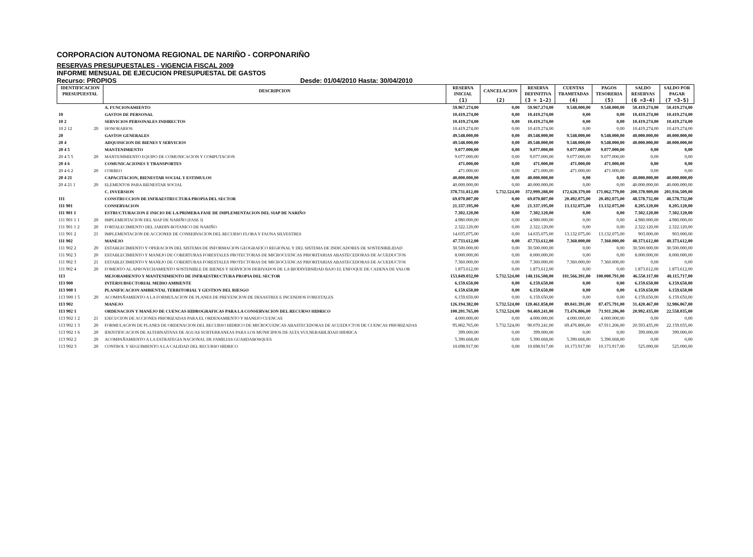CORPORACION AUTONOMA REGIONAL DE NARIÑO - CORPONARIÑO
RESERVAS PRESUPUESTALES - VIGENCIA FISCAL 2009
INFORME MENSUAL DE EJECUCION PRESUPUESTAL DE GASTOS
Recurso: PROPIOS Desde: 01/04/2010 Hasta: 30/04/2010
| IDENTIFICACION | | DESCRIPCION | RESERVA | CANCELACION | RESERVA | CUENTAS | PAGOS | SALDO | SALDO POR |
| --- | --- | --- | --- | --- | --- | --- | --- | --- | --- |
| PRESUPUESTAL | | | INICIAL | | DEFINITIVA | TRAMITADAS | TESORERIA | RESERVAS | PAGAR |
| | | | (1) | (2) | (3 = 1-2) | (4) | (5) | (6 =3-4) | (7 =3-5) |
| | | A. FUNCIONAMIENTO | 59.967.274,00 | 0,00 | 59.967.274,00 | 9.548.000,00 | 9.548.000,00 | 50.419.274,00 | 50.419.274,00 |
| 10 | | GASTOS DE PERSONAL | 10.419.274,00 | 0,00 | 10.419.274,00 | 0,00 | 0,00 | 10.419.274,00 | 10.419.274,00 |
| 10 2 | | SERVICIOS PERSONALES INDIRECTOS | 10.419.274,00 | 0,00 | 10.419.274,00 | 0,00 | 0,00 | 10.419.274,00 | 10.419.274,00 |
| 10 2 12 | 20 | HONORARIOS | 10.419.274,00 | 0,00 | 10.419.274,00 | 0,00 | 0,00 | 10.419.274,00 | 10.419.274,00 |
| 20 | | GASTOS GENERALES | 49.548.000,00 | 0,00 | 49.548.000,00 | 9.548.000,00 | 9.548.000,00 | 40.000.000,00 | 40.000.000,00 |
| 20 4 | | ADQUISICION DE BIENES Y SERVICIOS | 49.548.000,00 | 0,00 | 49.548.000,00 | 9.548.000,00 | 9.548.000,00 | 40.000.000,00 | 40.000.000,00 |
| 20 4 5 | | MANTENIMIENTO | 9.077.000,00 | 0,00 | 9.077.000,00 | 9.077.000,00 | 9.077.000,00 | 0,00 | 0,00 |
| 20 4 5 5 | 20 | MANTENIMIENTO EQUIPO DE COMUNICACION Y COMPUTACION | 9.077.000,00 | 0,00 | 9.077.000,00 | 9.077.000,00 | 9.077.000,00 | 0,00 | 0,00 |
| 20 4 6 | | COMUNICACIONES Y TRANSPORTES | 471.000,00 | 0,00 | 471.000,00 | 471.000,00 | 471.000,00 | 0,00 | 0,00 |
| 20 4 6 2 | 20 | CORREO | 471.000,00 | 0,00 | 471.000,00 | 471.000,00 | 471.000,00 | 0,00 | 0,00 |
| 20 4 21 | | CAPACITACION, BIENESTAR SOCIAL Y ESTIMULOS | 40.000.000,00 | 0,00 | 40.000.000,00 | 0,00 | 0,00 | 40.000.000,00 | 40.000.000,00 |
| 20 4 21 1 | 20 | ELEMENTOS PARA BIENESTAR SOCIAL | 40.000.000,00 | 0,00 | 40.000.000,00 | 0,00 | 0,00 | 40.000.000,00 | 40.000.000,00 |
| | | C. INVERSION | 378.731.812,00 | 5.732.524,00 | 372.999.288,00 | 172.628.379,00 | 171.062.779,00 | 200.370.909,00 | 201.936.509,00 |
| 111 | | CONSTRUCCION DE INFRAESTRUCTURA PROPIA DEL SECTOR | 69.070.807,00 | 0,00 | 69.070.807,00 | 20.492.075,00 | 20.492.075,00 | 48.578.732,00 | 48.578.732,00 |
| 111 901 | | CONSERVACION | 21.337.195,00 | 0,00 | 21.337.195,00 | 13.132.075,00 | 13.132.075,00 | 8.205.120,00 | 8.205.120,00 |
| 111 901 1 | | ESTRUCTURACION E INICIO DE LA PRIMERA FASE DE IMPLEMENTACION DEL SIAP DE NARIÑO | 7.302.120,00 | 0,00 | 7.302.120,00 | 0,00 | 0,00 | 7.302.120,00 | 7.302.120,00 |
| 111 901 1 1 | 20 | IMPLEMENTACION DEL SIAP DE NARIÑO (FASE I) | 4.980.000,00 | 0,00 | 4.980.000,00 | 0,00 | 0,00 | 4.980.000,00 | 4.980.000,00 |
| 111 901 1 2 | 20 | FORTALECIMIENTO DEL JARDIN BOTANICO DE NARIÑO | 2.322.120,00 | 0,00 | 2.322.120,00 | 0,00 | 0,00 | 2.322.120,00 | 2.322.120,00 |
| 111 901 2 | 21 | IMPLEMENTACION DE ACCIONES DE CONSERVACION DEL RECURSO FLORA Y FAUNA SILVESTRES | 14.035.075,00 | 0,00 | 14.035.075,00 | 13.132.075,00 | 13.132.075,00 | 903.000,00 | 903.000,00 |
| 111 902 | | MANEJO | 47.733.612,00 | 0,00 | 47.733.612,00 | 7.360.000,00 | 7.360.000,00 | 40.373.612,00 | 40.373.612,00 |
| 111 902 2 | 20 | ESTABLECIMIENTO Y OPERACION DEL SISTEMA DE INFORMACION GEOGRAFICO REGIONAL Y DEL SISTEMA DE INDICADORES DE SOSTENIBILIDAD | 30.500.000,00 | 0,00 | 30.500.000,00 | 0,00 | 0,00 | 30.500.000,00 | 30.500.000,00 |
| 111 902 3 | 20 | ESTABLECIMIENTO Y MANEJO DE COBERTURAS FORESTALES PROTECTORAS DE MICROCUENCAS PRIORITARIAS ABASTECEDORAS DE ACUEDUCTOS | 8.000.000,00 | 0,00 | 8.000.000,00 | 0,00 | 0,00 | 8.000.000,00 | 8.000.000,00 |
| 111 902 3 | 21 | ESTABLECIMIENTO Y MANEJO DE COBERTURAS FORESTALES PROTECTORAS DE MICROCUENCAS PRIORITARIAS ABASTECEDORAS DE ACUEDUCTOS | 7.360.000,00 | 0,00 | 7.360.000,00 | 7.360.000,00 | 7.360.000,00 | 0,00 | 0,00 |
| 111 902 4 | 20 | FOMENTO AL APROVECHAMIENTO SOSTENIBLE DE BIENES Y SERVICIOS DERIVADOS DE LA BIODIVERSIDAD BAJO EL ENFOQUE DE CADENA DE VALOR | 1.873.612,00 | 0,00 | 1.873.612,00 | 0,00 | 0,00 | 1.873.612,00 | 1.873.612,00 |
| 113 | | MEJORAMIENTO Y MANTENIMIENTO DE INFRAESTRUCTURA PROPIA DEL SECTOR | 153.849.032,00 | 5.732.524,00 | 148.116.508,00 | 101.566.391,00 | 100.000.791,00 | 46.550.117,00 | 48.115.717,00 |
| 113 900 | | INTERSUBSECTORIAL MEDIO AMBIENTE | 6.159.650,00 | 0,00 | 6.159.650,00 | 0,00 | 0,00 | 6.159.650,00 | 6.159.650,00 |
| 113 900 1 | | PLANIFICACION AMBIENTAL TERRITORIAL Y GESTION DEL RIESGO | 6.159.650,00 | 0,00 | 6.159.650,00 | 0,00 | 0,00 | 6.159.650,00 | 6.159.650,00 |
| 113 900 1 5 | 20 | ACOMPAÑAMIENTO A LA FORMULACION DE PLANES DE PREVENCION DE DESASTRES E INCENDIOS FORESTALES | 6.159.650,00 | 0,00 | 6.159.650,00 | 0,00 | 0,00 | 6.159.650,00 | 6.159.650,00 |
| 113 902 | | MANEJO | 126.194.382,00 | 5.732.524,00 | 120.461.858,00 | 89.041.391,00 | 87.475.791,00 | 31.420.467,00 | 32.986.067,00 |
| 113 902 1 | | ORDENACION Y MANEJO DE CUENCAS HIDROGRAFICAS PARA LA CONSERVACION DEL RECURSO HIDRICO | 100.201.765,00 | 5.732.524,00 | 94.469.241,00 | 73.476.806,00 | 71.911.206,00 | 20.992.435,00 | 22.558.035,00 |
| 113 902 1 2 | 21 | EJECUCION DE ACCIONES PRIORIZADAS PARA EL ORDENAMIENTO Y MANEJO CUENCAS | 4.000.000,00 | 0,00 | 4.000.000,00 | 4.000.000,00 | 4.000.000,00 | 0,00 | 0,00 |
| 113 902 1 3 | 20 | FORMULACION DE PLANES DE ORDENACION DEL RECURSO HIDRICO DE MICROCUENCAS ABASTECEDORAS DE ACUEDUCTOS DE CUENCAS PRIORIZADAS | 95.802.765,00 | 5.732.524,00 | 90.070.241,00 | 69.476.806,00 | 67.911.206,00 | 20.593.435,00 | 22.159.035,00 |
| 113 902 1 6 | 20 | IDENTIFICACION DE ALTERNATIVAS DE AGUAS SUBTERRANEAS PARA LOS MUNICIPIOS DE ALTA VULNERABILIDAD HIDRICA | 399.000,00 | 0,00 | 399.000,00 | 0,00 | 0,00 | 399.000,00 | 399.000,00 |
| 113 902 2 | 20 | ACOMPAÑAMIENTO A LA ESTRATEGIA NACIONAL DE FAMILIAS GUARDABOSQUES | 5.390.668,00 | 0,00 | 5.390.668,00 | 5.390.668,00 | 5.390.668,00 | 0,00 | 0,00 |
| 113 902 3 | 20 | CONTROL Y SEGUIMIENTO A LA CALIDAD DEL RECURSO HIDRICO | 10.698.917,00 | 0,00 | 10.698.917,00 | 10.173.917,00 | 10.173.917,00 | 525.000,00 | 525.000,00 |